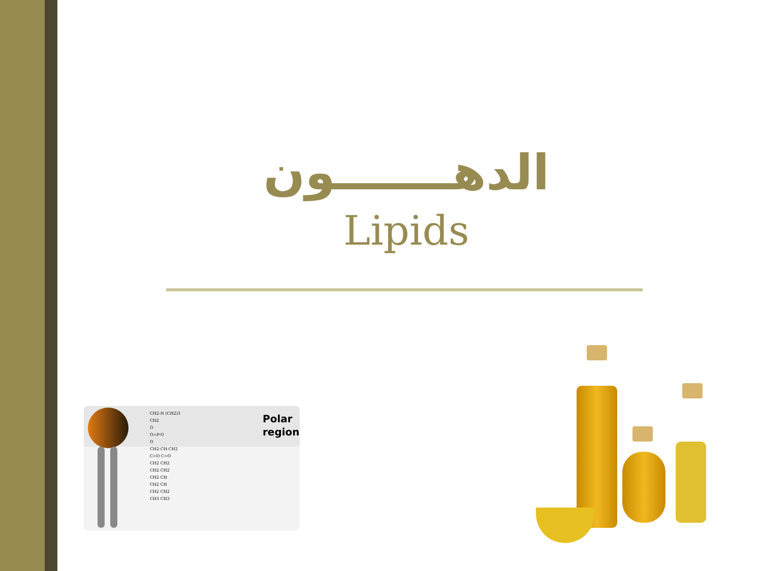الدهـــــــون
Lipids
CH2-N (CH2)3
CH2
O
O=P-O
O
CH2-CH-CH2
C=O C=O
CH2 CH2
CH2 CH2
CH2 CH
CH2 CH
CH2 CH2
CH3 CH3
Polar
region